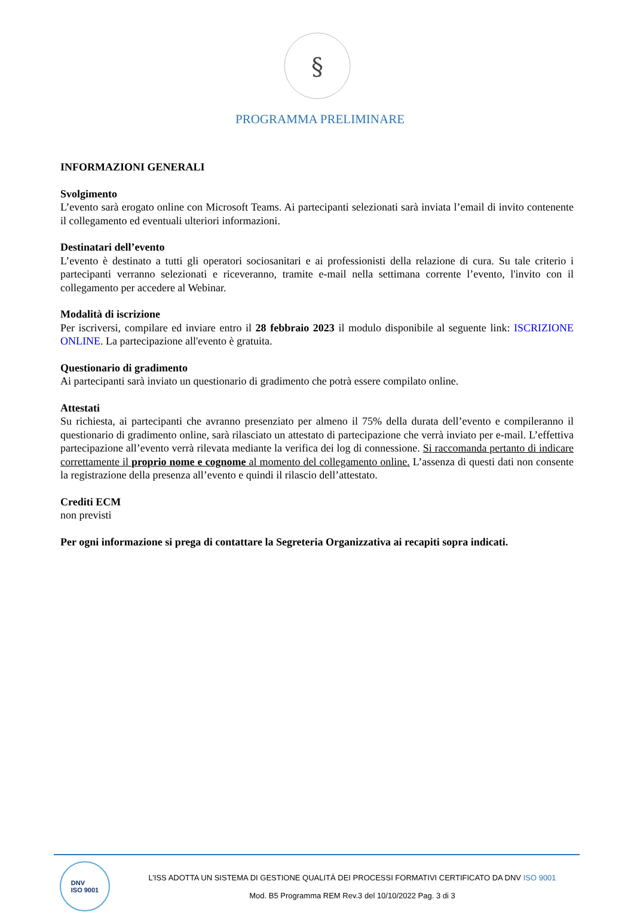§
PROGRAMMA PRELIMINARE
INFORMAZIONI GENERALI
Svolgimento
L’evento sarà erogato online con Microsoft Teams. Ai partecipanti selezionati sarà inviata l’email di invito contenente il collegamento ed eventuali ulteriori informazioni.
Destinatari dell’evento
L’evento è destinato a tutti gli operatori sociosanitari e ai professionisti della relazione di cura. Su tale criterio i partecipanti verranno selezionati e riceveranno, tramite e-mail nella settimana corrente l’evento, l'invito con il collegamento per accedere al Webinar.
Modalità di iscrizione
Per iscriversi, compilare ed inviare entro il 28 febbraio 2023 il modulo disponibile al seguente link: ISCRIZIONE ONLINE. La partecipazione all'evento è gratuita.
Questionario di gradimento
Ai partecipanti sarà inviato un questionario di gradimento che potrà essere compilato online.
Attestati
Su richiesta, ai partecipanti che avranno presenziato per almeno il 75% della durata dell’evento e compileranno il questionario di gradimento online, sarà rilasciato un attestato di partecipazione che verrà inviato per e-mail. L’effettiva partecipazione all’evento verrà rilevata mediante la verifica dei log di connessione. Si raccomanda pertanto di indicare correttamente il proprio nome e cognome al momento del collegamento online. L’assenza di questi dati non consente la registrazione della presenza all’evento e quindi il rilascio dell’attestato.
Crediti ECM
non previsti
Per ogni informazione si prega di contattare la Segreteria Organizzativa ai recapiti sopra indicati.
DNV
ISO 9001
L’ISS ADOTTA UN SISTEMA DI GESTIONE QUALITÀ DEI PROCESSI FORMATIVI CERTIFICATO DA DNV ISO 9001
Mod. B5 Programma REM Rev.3 del 10/10/2022 Pag. 3 di 3